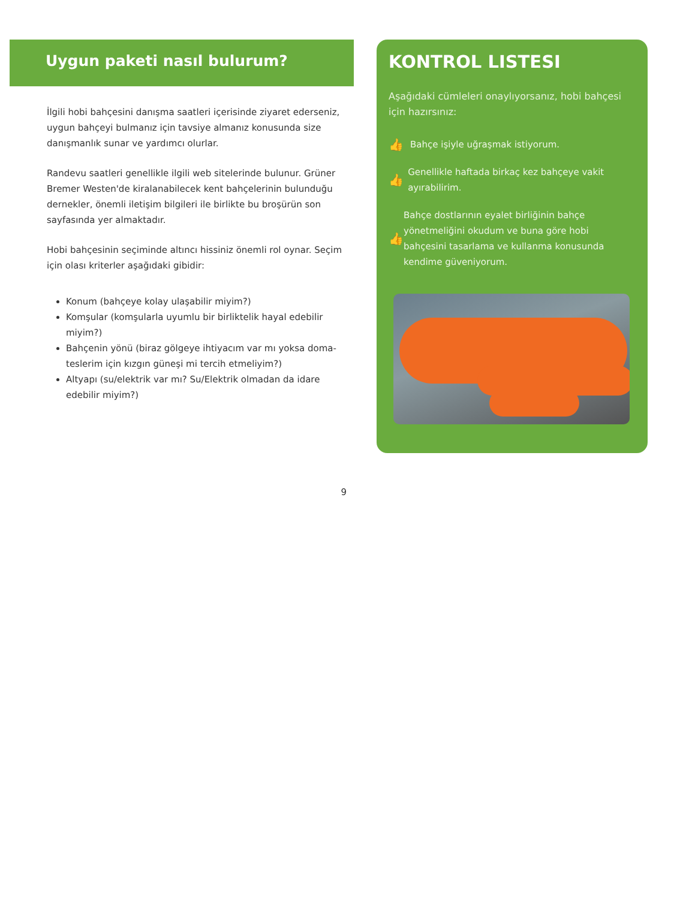Uygun paketi nasıl bulurum?
İlgili hobi bahçesini danışma saatleri içerisinde ziyaret ederseniz, uygun bahçeyi bulmanız için tavsiye almanız konusunda size danışmanlık sunar ve yardımcı olurlar.
Randevu saatleri genellikle ilgili web sitelerinde bulunur. Grüner Bremer Westen'de kiralanabilecek kent bahçeleri­nin bulunduğu dernekler, önemli iletişim bilgileri ile birlikte bu broşürün son sayfasında yer almaktadır.
Hobi bahçesinin seçiminde altıncı hissiniz önemli rol oynar. Seçim için olası kriterler aşağıdaki gibidir:
Konum (bahçeye kolay ulaşabilir miyim?)
Komşular (komşularla uyumlu bir birliktelik hayal edebilir miyim?)
Bahçenin yönü (biraz gölgeye ihtiyacım var mı yoksa doma­teslerim için kızgın güneşi mi tercih etmeliyim?)
Altyapı (su/elektrik var mı? Su/Elektrik olmadan da idare edebilir miyim?)
9
KONTROL LISTESI
Aşağıdaki cümleleri onaylıyorsanız, hobi bah­çesi için hazırsınız:
👍 Bahçe işiyle uğraşmak istiyorum.
👍 Genellikle haftada birkaç kez bahçeye vakit ayırabilirim.
👍 Bahçe dostlarının eyalet birliğinin bahçe yönetmeliğini okudum ve buna göre hobi bahçesini tasarlama ve kullanma konusunda kendime güveniyorum.